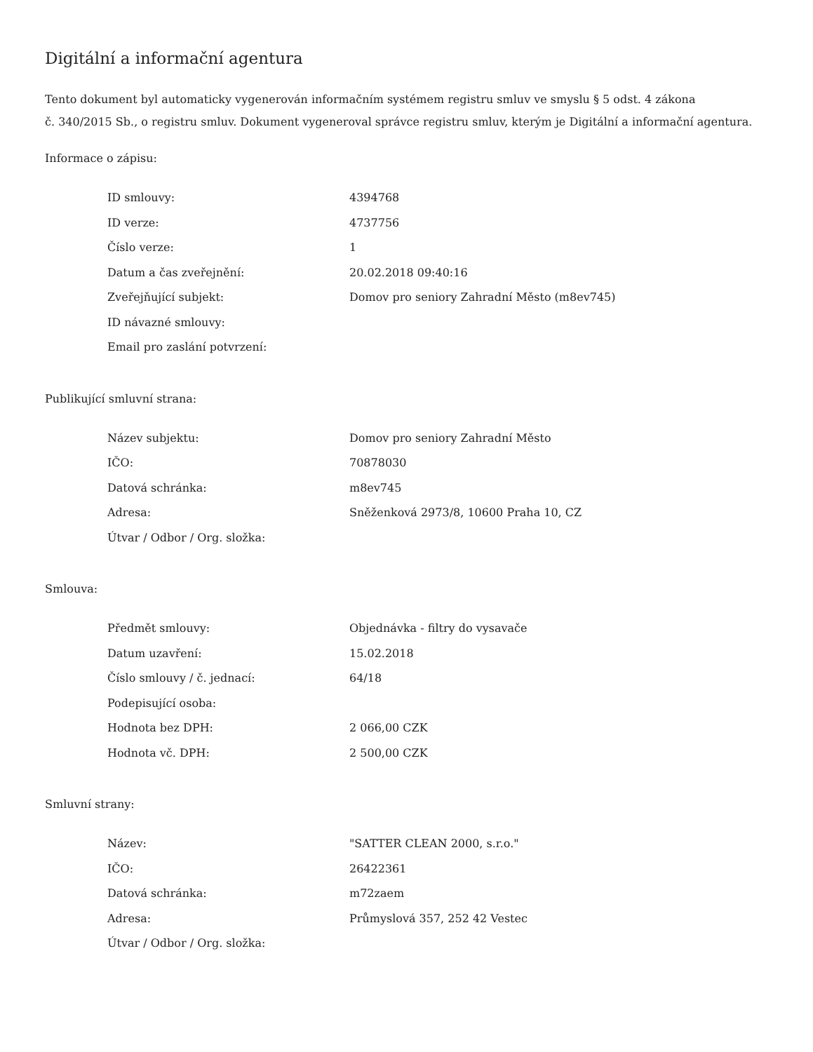Digitální a informační agentura
Tento dokument byl automaticky vygenerován informačním systémem registru smluv ve smyslu § 5 odst. 4 zákona
č. 340/2015 Sb., o registru smluv. Dokument vygeneroval správce registru smluv, kterým je Digitální a informační agentura.
Informace o zápisu:
| ID smlouvy: | 4394768 |
| ID verze: | 4737756 |
| Číslo verze: | 1 |
| Datum a čas zveřejnění: | 20.02.2018 09:40:16 |
| Zveřejňující subjekt: | Domov pro seniory Zahradní Město (m8ev745) |
| ID návazné smlouvy: | |
| Email pro zaslání potvrzení: | |
Publikující smluvní strana:
| Název subjektu: | Domov pro seniory Zahradní Město |
| IČO: | 70878030 |
| Datová schránka: | m8ev745 |
| Adresa: | Sněženková 2973/8, 10600 Praha 10, CZ |
| Útvar / Odbor / Org. složka: | |
Smlouva:
| Předmět smlouvy: | Objednávka - filtry do vysavače |
| Datum uzavření: | 15.02.2018 |
| Číslo smlouvy / č. jednací: | 64/18 |
| Podepisující osoba: | |
| Hodnota bez DPH: | 2 066,00 CZK |
| Hodnota vč. DPH: | 2 500,00 CZK |
Smluvní strany:
| Název: | "SATTER CLEAN 2000, s.r.o." |
| IČO: | 26422361 |
| Datová schránka: | m72zaem |
| Adresa: | Průmyslová 357, 252 42 Vestec |
| Útvar / Odbor / Org. složka: | |